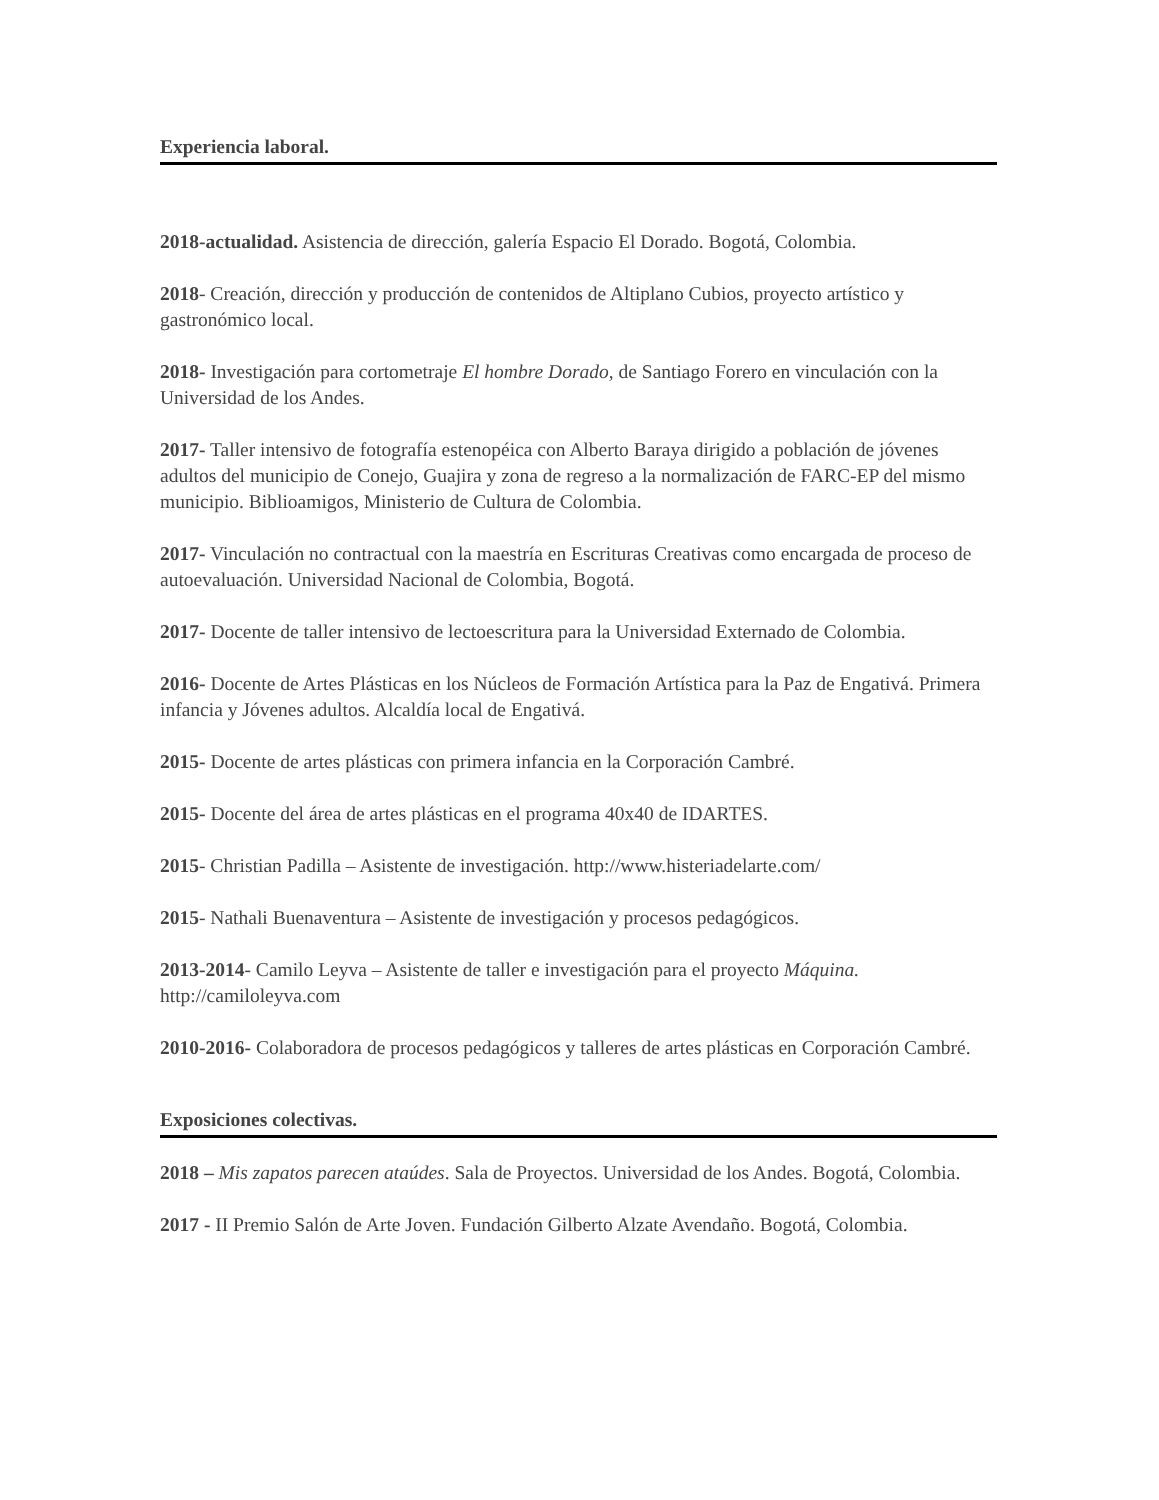Experiencia laboral.
2018-actualidad. Asistencia de dirección, galería Espacio El Dorado. Bogotá, Colombia.
2018- Creación, dirección y producción de contenidos de Altiplano Cubios, proyecto artístico y gastronómico local.
2018- Investigación para cortometraje El hombre Dorado, de Santiago Forero en vinculación con la Universidad de los Andes.
2017- Taller intensivo de fotografía estenopéica con Alberto Baraya dirigido a población de jóvenes adultos del municipio de Conejo, Guajira y zona de regreso a la normalización de FARC-EP del mismo municipio. Biblioamigos, Ministerio de Cultura de Colombia.
2017- Vinculación no contractual con la maestría en Escrituras Creativas como encargada de proceso de autoevaluación. Universidad Nacional de Colombia, Bogotá.
2017- Docente de taller intensivo de lectoescritura para la Universidad Externado de Colombia.
2016- Docente de Artes Plásticas en los Núcleos de Formación Artística para la Paz de Engativá. Primera infancia y Jóvenes adultos. Alcaldía local de Engativá.
2015- Docente de artes plásticas con primera infancia en la Corporación Cambré.
2015- Docente del área de artes plásticas en el programa 40x40 de IDARTES.
2015- Christian Padilla – Asistente de investigación. http://www.histeriadelarte.com/
2015- Nathali Buenaventura – Asistente de investigación y procesos pedagógicos.
2013-2014- Camilo Leyva – Asistente de taller e investigación para el proyecto Máquina.
http://camiloleyva.com
2010-2016- Colaboradora de procesos pedagógicos y talleres de artes plásticas en Corporación Cambré.
Exposiciones colectivas.
2018 – Mis zapatos parecen ataúdes. Sala de Proyectos. Universidad de los Andes. Bogotá, Colombia.
2017 - II Premio Salón de Arte Joven. Fundación Gilberto Alzate Avendaño. Bogotá, Colombia.